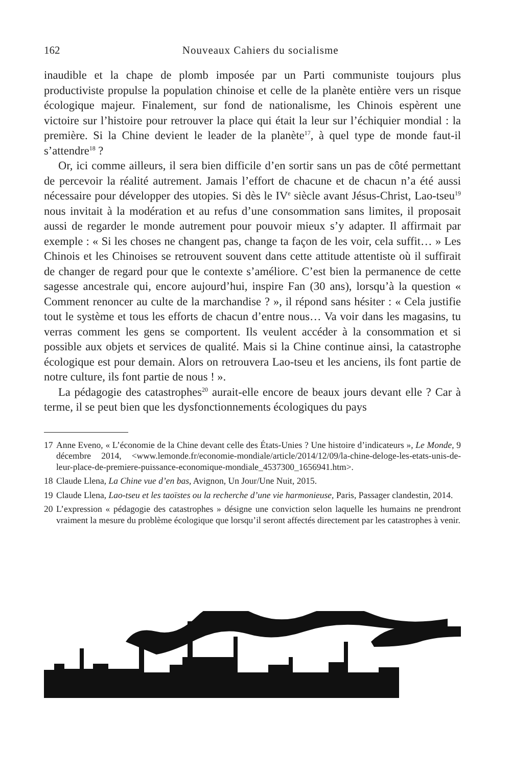162 Nouveaux Cahiers du socialisme
inaudible et la chape de plomb imposée par un Parti communiste toujours plus productiviste propulse la population chinoise et celle de la planète entière vers un risque écologique majeur. Finalement, sur fond de nationalisme, les Chinois espèrent une victoire sur l’histoire pour retrouver la place qui était la leur sur l’échiquier mondial : la première. Si la Chine devient le leader de la planète<sup>17</sup>, à quel type de monde faut-il s’attendre<sup>18</sup> ?
Or, ici comme ailleurs, il sera bien difficile d’en sortir sans un pas de côté permettant de percevoir la réalité autrement. Jamais l’effort de chacune et de chacun n’a été aussi nécessaire pour développer des utopies. Si dès le IV<sup>e</sup> siècle avant Jésus-Christ, Lao-tseu<sup>19</sup> nous invitait à la modération et au refus d’une consommation sans limites, il proposait aussi de regarder le monde autrement pour pouvoir mieux s’y adapter. Il affirmait par exemple : « Si les choses ne changent pas, change ta façon de les voir, cela suffit… » Les Chinois et les Chinoises se retrouvent souvent dans cette attitude attentiste où il suffirait de changer de regard pour que le contexte s’améliore. C’est bien la permanence de cette sagesse ancestrale qui, encore aujourd’hui, inspire Fan (30 ans), lorsqu’à la question « Comment renoncer au culte de la marchandise ? », il répond sans hésiter : « Cela justifie tout le système et tous les efforts de chacun d’entre nous… Va voir dans les magasins, tu verras comment les gens se comportent. Ils veulent accéder à la consommation et si possible aux objets et services de qualité. Mais si la Chine continue ainsi, la catastrophe écologique est pour demain. Alors on retrouvera Lao-tseu et les anciens, ils font partie de notre culture, ils font partie de nous ! ».
La pédagogie des catastrophes<sup>20</sup> aurait-elle encore de beaux jours devant elle ? Car à terme, il se peut bien que les dysfonctionnements écologiques du pays
17 Anne Eveno, « L’économie de la Chine devant celle des États-Unies ? Une histoire d’indicateurs », Le Monde, 9 décembre 2014, <www.lemonde.fr/economie-mondiale/article/2014/12/09/la-chine-deloge-les-etats-unis-de-leur-place-de-premiere-puissance-economique-mondiale_4537300_1656941.htm>.
18 Claude Llena, La Chine vue d’en bas, Avignon, Un Jour/Une Nuit, 2015.
19 Claude Llena, Lao-tseu et les taoïstes ou la recherche d’une vie harmonieuse, Paris, Passager clandestin, 2014.
20 L’expression « pédagogie des catastrophes » désigne une conviction selon laquelle les humains ne prendront vraiment la mesure du problème écologique que lorsqu’il seront affectés directement par les catastrophes à venir.